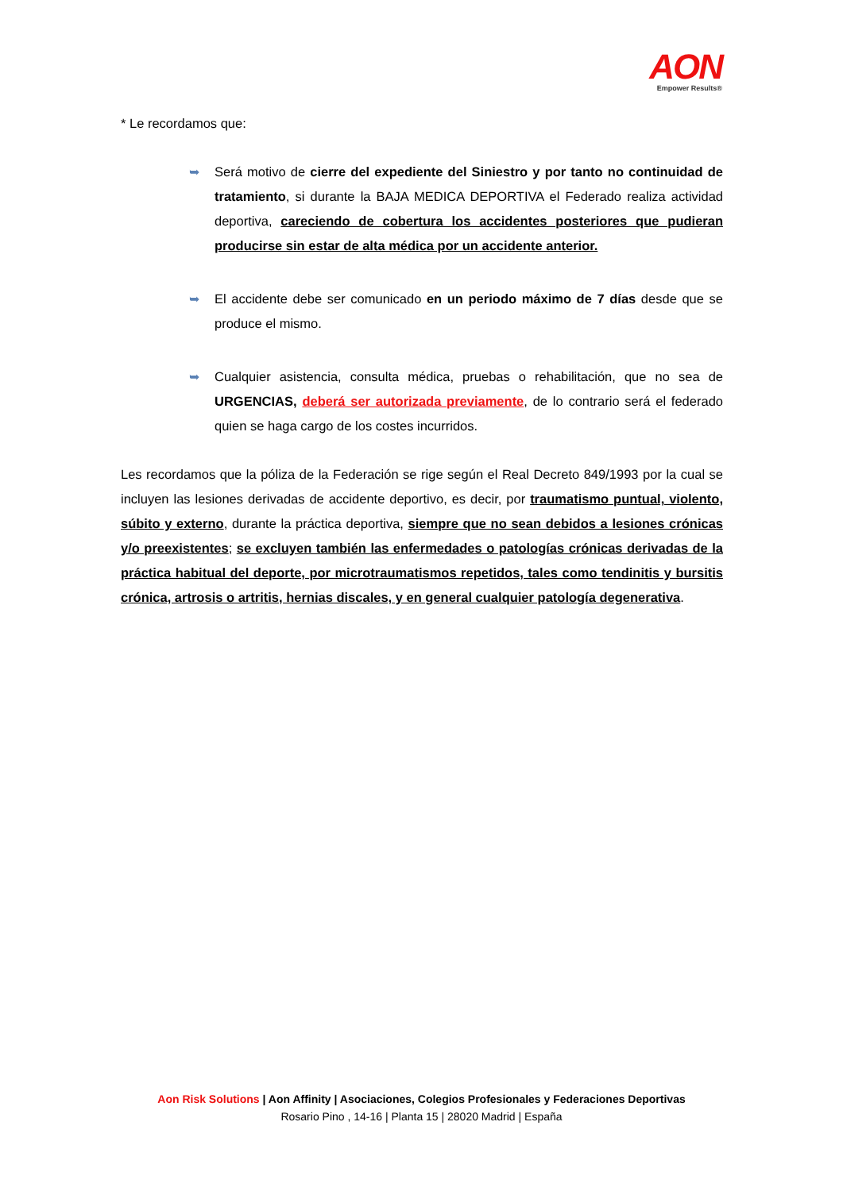AON
Empower Results®
* Le recordamos que:
➥ Será motivo de cierre del expediente del Siniestro y por tanto no continuidad de tratamiento, si durante la BAJA MEDICA DEPORTIVA el Federado realiza actividad deportiva, careciendo de cobertura los accidentes posteriores que pudieran producirse sin estar de alta médica por un accidente anterior.
➥ El accidente debe ser comunicado en un periodo máximo de 7 días desde que se produce el mismo.
➥ Cualquier asistencia, consulta médica, pruebas o rehabilitación, que no sea de URGENCIAS, deberá ser autorizada previamente, de lo contrario será el federado quien se haga cargo de los costes incurridos.
Les recordamos que la póliza de la Federación se rige según el Real Decreto 849/1993 por la cual se incluyen las lesiones derivadas de accidente deportivo, es decir, por traumatismo puntual, violento, súbito y externo, durante la práctica deportiva, siempre que no sean debidos a lesiones crónicas y/o preexistentes; se excluyen también las enfermedades o patologías crónicas derivadas de la práctica habitual del deporte, por microtraumatismos repetidos, tales como tendinitis y bursitis crónica, artrosis o artritis, hernias discales, y en general cualquier patología degenerativa.
Aon Risk Solutions | Aon Affinity | Asociaciones, Colegios Profesionales y Federaciones Deportivas
Rosario Pino , 14-16 | Planta 15 | 28020 Madrid | España